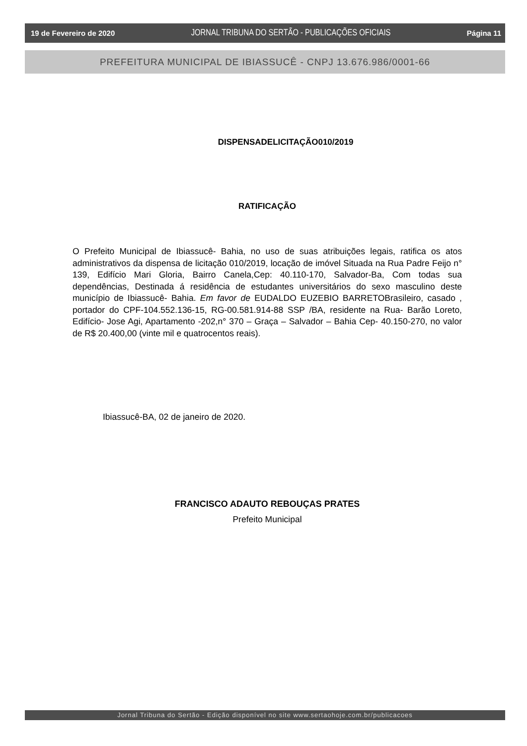19 de Fevereiro de 2020 JORNAL TRIBUNA DO SERTÃO - PUBLICAÇÕES OFICIAIS Página 11
PREFEITURA MUNICIPAL DE IBIASSUCÊ - CNPJ 13.676.986/0001-66
DISPENSADELICITAÇÃO010/2019
RATIFICAÇÃO
O Prefeito Municipal de Ibiassucê- Bahia, no uso de suas atribuições legais, ratifica os atos administrativos da dispensa de licitação 010/2019, locação de imóvel Situada na Rua Padre Feijo n° 139, Edifício Mari Gloria, Bairro Canela,Cep: 40.110-170, Salvador-Ba, Com todas sua dependências, Destinada á residência de estudantes universitários do sexo masculino deste município de Ibiassucê- Bahia. Em favor de EUDALDO EUZEBIO BARRETOBrasileiro, casado , portador do CPF-104.552.136-15, RG-00.581.914-88 SSP /BA, residente na Rua- Barão Loreto, Edifício- Jose Agi, Apartamento -202,n° 370 – Graça – Salvador – Bahia Cep- 40.150-270, no valor de R$ 20.400,00 (vinte mil e quatrocentos reais).
Ibiassucê-BA, 02 de janeiro de 2020.
FRANCISCO ADAUTO REBOUÇAS PRATES
Prefeito Municipal
Jornal Tribuna do Sertão - Edição disponível no site www.sertaohoje.com.br/publicacoes